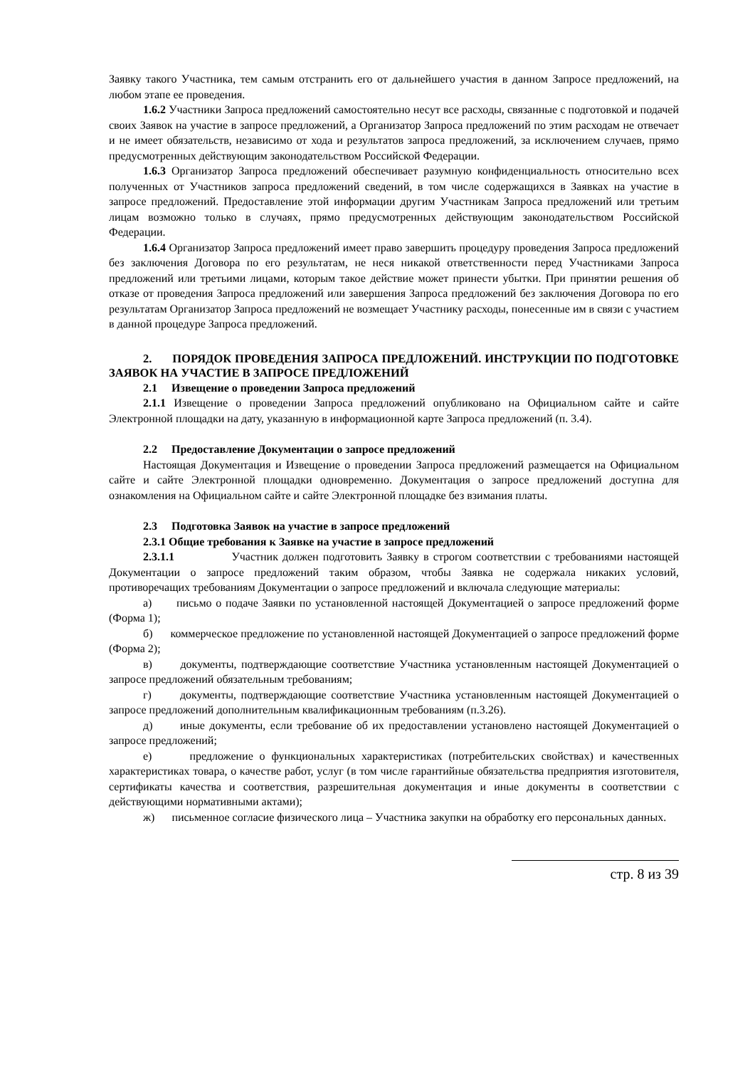Заявку такого Участника, тем самым отстранить его от дальнейшего участия в данном Запросе предложений, на любом этапе ее проведения.
1.6.2 Участники Запроса предложений самостоятельно несут все расходы, связанные с подготовкой и подачей своих Заявок на участие в запросе предложений, а Организатор Запроса предложений по этим расходам не отвечает и не имеет обязательств, независимо от хода и результатов запроса предложений, за исключением случаев, прямо предусмотренных действующим законодательством Российской Федерации.
1.6.3 Организатор Запроса предложений обеспечивает разумную конфиденциальность относительно всех полученных от Участников запроса предложений сведений, в том числе содержащихся в Заявках на участие в запросе предложений. Предоставление этой информации другим Участникам Запроса предложений или третьим лицам возможно только в случаях, прямо предусмотренных действующим законодательством Российской Федерации.
1.6.4 Организатор Запроса предложений имеет право завершить процедуру проведения Запроса предложений без заключения Договора по его результатам, не неся никакой ответственности перед Участниками Запроса предложений или третьими лицами, которым такое действие может принести убытки. При принятии решения об отказе от проведения Запроса предложений или завершения Запроса предложений без заключения Договора по его результатам Организатор Запроса предложений не возмещает Участнику расходы, понесенные им в связи с участием в данной процедуре Запроса предложений.
2. ПОРЯДОК ПРОВЕДЕНИЯ ЗАПРОСА ПРЕДЛОЖЕНИЙ. ИНСТРУКЦИИ ПО ПОДГОТОВКЕ ЗАЯВОК НА УЧАСТИЕ В ЗАПРОСЕ ПРЕДЛОЖЕНИЙ
2.1 Извещение о проведении Запроса предложений
2.1.1 Извещение о проведении Запроса предложений опубликовано на Официальном сайте и сайте Электронной площадки на дату, указанную в информационной карте Запроса предложений (п. 3.4).
2.2 Предоставление Документации о запросе предложений
Настоящая Документация и Извещение о проведении Запроса предложений размещается на Официальном сайте и сайте Электронной площадки одновременно. Документация о запросе предложений доступна для ознакомления на Официальном сайте и сайте Электронной площадке без взимания платы.
2.3 Подготовка Заявок на участие в запросе предложений
2.3.1 Общие требования к Заявке на участие в запросе предложений
2.3.1.1 Участник должен подготовить Заявку в строгом соответствии с требованиями настоящей Документации о запросе предложений таким образом, чтобы Заявка не содержала никаких условий, противоречащих требованиям Документации о запросе предложений и включала следующие материалы:
а) письмо о подаче Заявки по установленной настоящей Документацией о запросе предложений форме (Форма 1);
б) коммерческое предложение по установленной настоящей Документацией о запросе предложений форме (Форма 2);
в) документы, подтверждающие соответствие Участника установленным настоящей Документацией о запросе предложений обязательным требованиям;
г) документы, подтверждающие соответствие Участника установленным настоящей Документацией о запросе предложений дополнительным квалификационным требованиям (п.3.26).
д) иные документы, если требование об их предоставлении установлено настоящей Документацией о запросе предложений;
е) предложение о функциональных характеристиках (потребительских свойствах) и качественных характеристиках товара, о качестве работ, услуг (в том числе гарантийные обязательства предприятия изготовителя, сертификаты качества и соответствия, разрешительная документация и иные документы в соответствии с действующими нормативными актами);
ж) письменное согласие физического лица – Участника закупки на обработку его персональных данных.
стр. 8 из 39